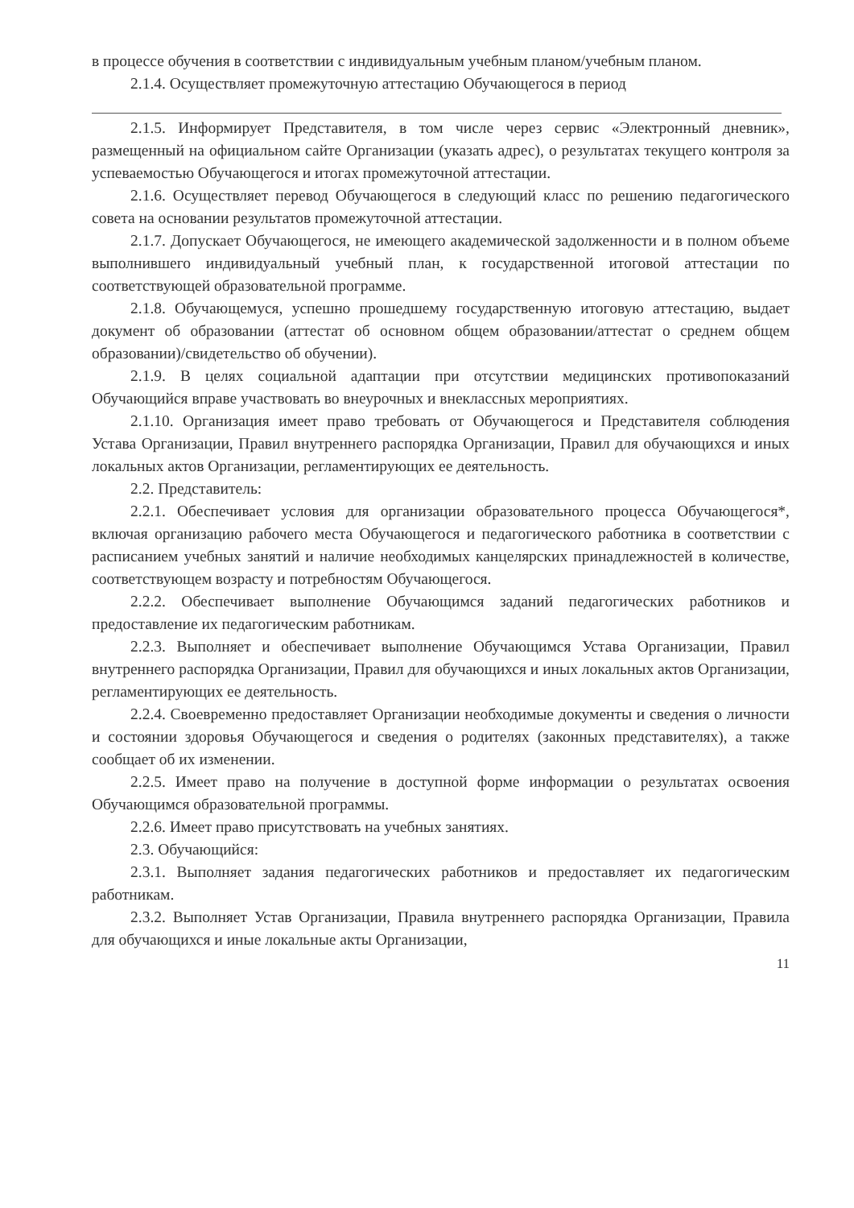в процессе обучения в соответствии с индивидуальным учебным планом/учебным планом.
2.1.4. Осуществляет промежуточную аттестацию Обучающегося в период
2.1.5. Информирует Представителя, в том числе через сервис «Электронный дневник», размещенный на официальном сайте Организации (указать адрес), о результатах текущего контроля за успеваемостью Обучающегося и итогах промежуточной аттестации.
2.1.6. Осуществляет перевод Обучающегося в следующий класс по решению педагогического совета на основании результатов промежуточной аттестации.
2.1.7. Допускает Обучающегося, не имеющего академической задолженности и в полном объеме выполнившего индивидуальный учебный план, к государственной итоговой аттестации по соответствующей образовательной программе.
2.1.8. Обучающемуся, успешно прошедшему государственную итоговую аттестацию, выдает документ об образовании (аттестат об основном общем образовании/аттестат о среднем общем образовании)/свидетельство об обучении).
2.1.9. В целях социальной адаптации при отсутствии медицинских противопоказаний Обучающийся вправе участвовать во внеурочных и внеклассных мероприятиях.
2.1.10. Организация имеет право требовать от Обучающегося и Представителя соблюдения Устава Организации, Правил внутреннего распорядка Организации, Правил для обучающихся и иных локальных актов Организации, регламентирующих ее деятельность.
2.2. Представитель:
2.2.1. Обеспечивает условия для организации образовательного процесса Обучающегося*, включая организацию рабочего места Обучающегося и педагогического работника в соответствии с расписанием учебных занятий и наличие необходимых канцелярских принадлежностей в количестве, соответствующем возрасту и потребностям Обучающегося.
2.2.2. Обеспечивает выполнение Обучающимся заданий педагогических работников и предоставление их педагогическим работникам.
2.2.3. Выполняет и обеспечивает выполнение Обучающимся Устава Организации, Правил внутреннего распорядка Организации, Правил для обучающихся и иных локальных актов Организации, регламентирующих ее деятельность.
2.2.4. Своевременно предоставляет Организации необходимые документы и сведения о личности и состоянии здоровья Обучающегося и сведения о родителях (законных представителях), а также сообщает об их изменении.
2.2.5. Имеет право на получение в доступной форме информации о результатах освоения Обучающимся образовательной программы.
2.2.6. Имеет право присутствовать на учебных занятиях.
2.3. Обучающийся:
2.3.1. Выполняет задания педагогических работников и предоставляет их педагогическим работникам.
2.3.2. Выполняет Устав Организации, Правила внутреннего распорядка Организации, Правила для обучающихся и иные локальные акты Организации,
11